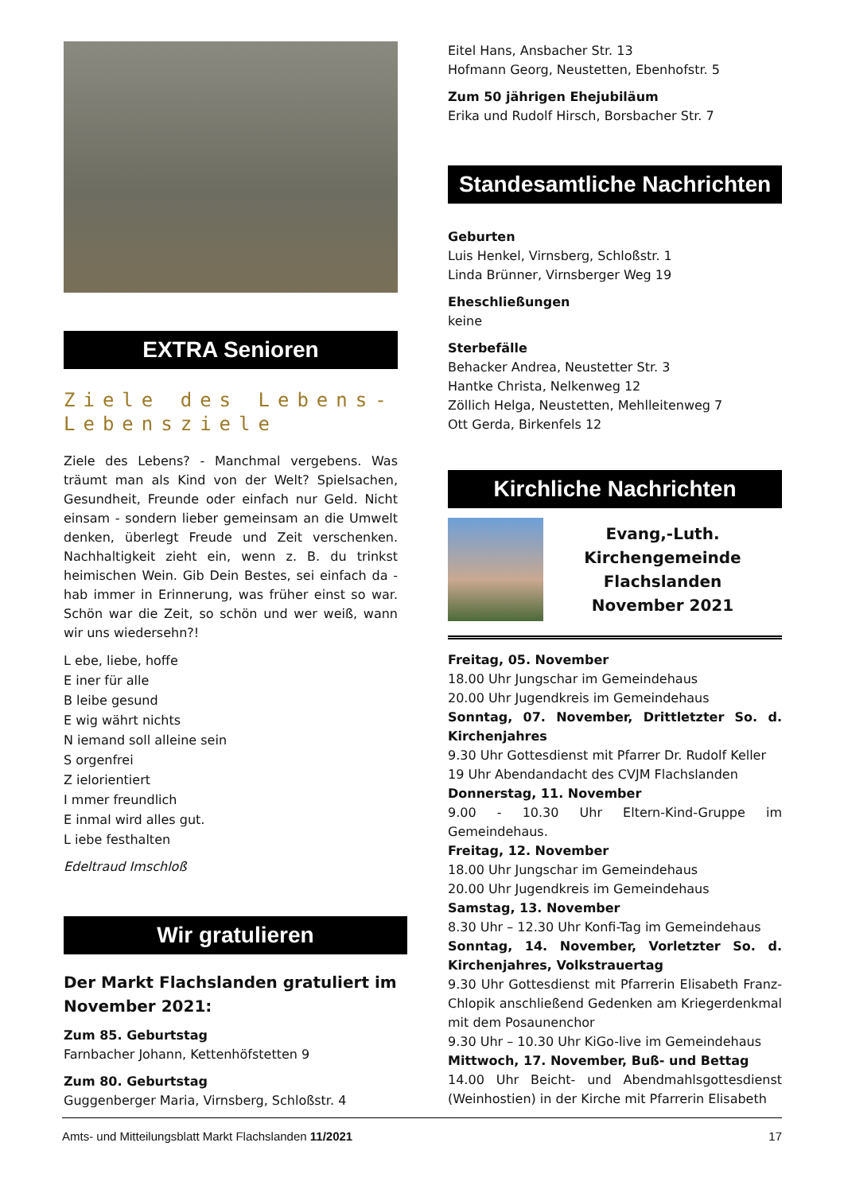EXTRA Senioren
Ziele des Lebens-
Lebensziele
Ziele des Lebens? - Manchmal vergebens. Was träumt man als Kind von der Welt? Spielsachen, Gesundheit, Freunde oder einfach nur Geld. Nicht einsam - sondern lieber gemeinsam an die Umwelt denken, überlegt Freude und Zeit verschenken. Nachhaltigkeit zieht ein, wenn z. B. du trinkst heimischen Wein. Gib Dein Bestes, sei einfach da - hab immer in Erinnerung, was früher einst so war. Schön war die Zeit, so schön und wer weiß, wann wir uns wiedersehn?!
L ebe, liebe, hoffe
E iner für alle
B leibe gesund
E wig währt nichts
N iemand soll alleine sein
S orgenfrei
Z ielorientiert
I mmer freundlich
E inmal wird alles gut.
L iebe festhalten
Edeltraud Imschloß
Wir gratulieren
Der Markt Flachslanden gratuliert im November 2021:
Zum 85. Geburtstag
Farnbacher Johann, Kettenhöfstetten 9
Zum 80. Geburtstag
Guggenberger Maria, Virnsberg, Schloßstr. 4
Eitel Hans, Ansbacher Str. 13
Hofmann Georg, Neustetten, Ebenhofstr. 5
Zum 50 jährigen Ehejubiläum
Erika und Rudolf Hirsch, Borsbacher Str. 7
Standesamtliche Nachrichten
Geburten
Luis Henkel, Virnsberg, Schloßstr. 1
Linda Brünner, Virnsberger Weg 19
Eheschließungen
keine
Sterbefälle
Behacker Andrea, Neustetter Str. 3
Hantke Christa, Nelkenweg 12
Zöllich Helga, Neustetten, Mehlleitenweg 7
Ott Gerda, Birkenfels 12
Kirchliche Nachrichten
Evang,-Luth.
Kirchengemeinde
Flachslanden
November 2021
Freitag, 05. November
18.00 Uhr Jungschar im Gemeindehaus
20.00 Uhr Jugendkreis im Gemeindehaus
Sonntag, 07. November, Drittletzter So. d. Kirchenjahres
9.30 Uhr Gottesdienst mit Pfarrer Dr. Rudolf Keller
19 Uhr Abendandacht des CVJM Flachslanden
Donnerstag, 11. November
9.00 - 10.30 Uhr Eltern-Kind-Gruppe im Gemeindehaus.
Freitag, 12. November
18.00 Uhr Jungschar im Gemeindehaus
20.00 Uhr Jugendkreis im Gemeindehaus
Samstag, 13. November
8.30 Uhr – 12.30 Uhr Konfi-Tag im Gemeindehaus
Sonntag, 14. November, Vorletzter So. d. Kirchenjahres, Volkstrauertag
9.30 Uhr Gottesdienst mit Pfarrerin Elisabeth Franz-Chlopik anschließend Gedenken am Kriegerdenkmal mit dem Posaunenchor
9.30 Uhr – 10.30 Uhr KiGo-live im Gemeindehaus
Mittwoch, 17. November, Buß- und Bettag
14.00 Uhr Beicht- und Abendmahlsgottesdienst (Weinhostien) in der Kirche mit Pfarrerin Elisabeth
Amts- und Mitteilungsblatt Markt Flachslanden 11/2021 17